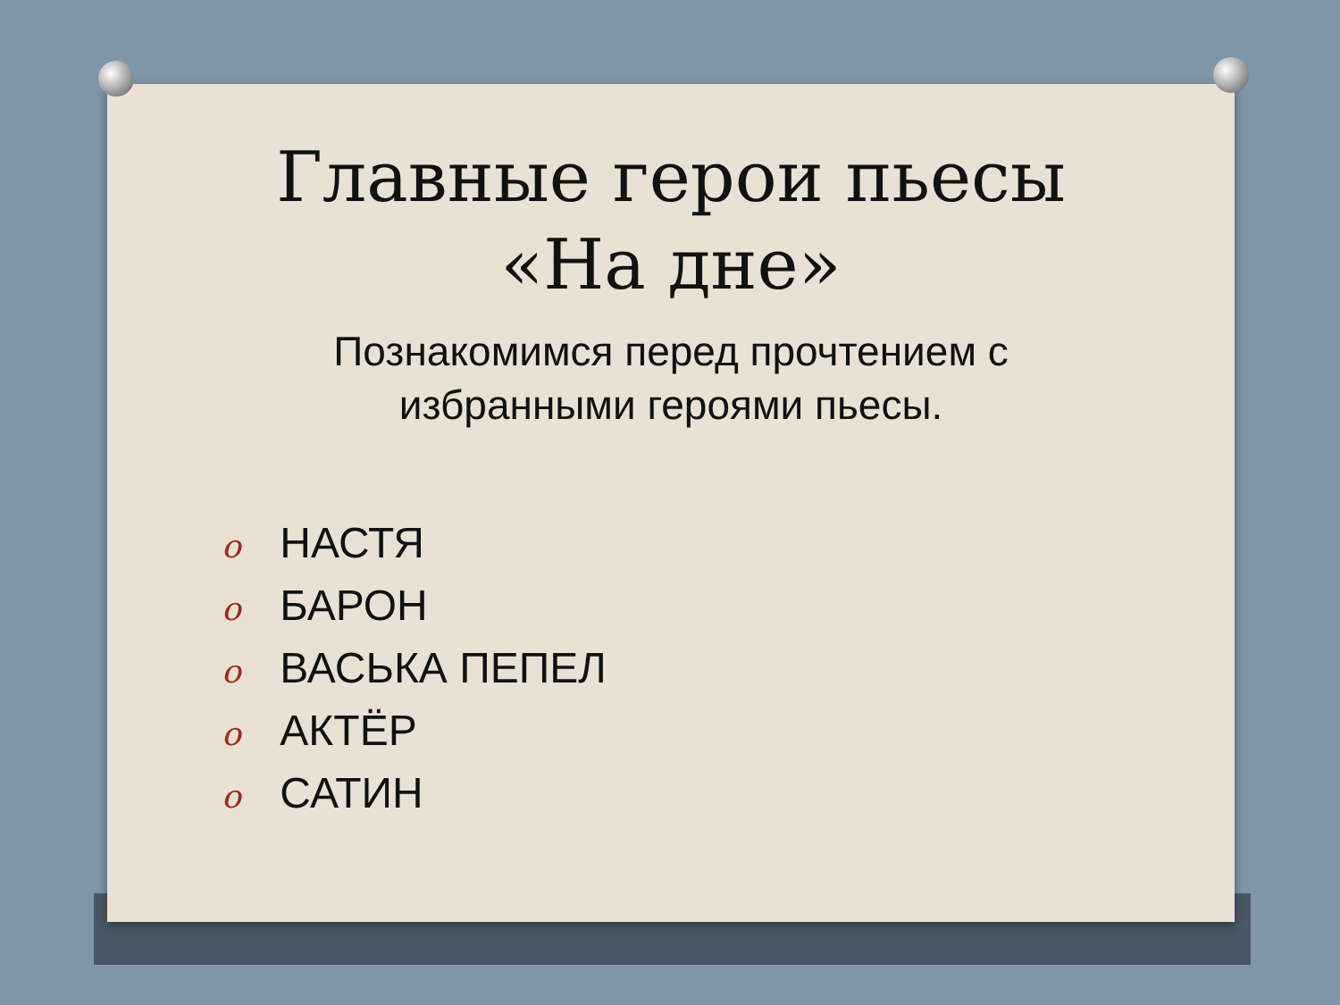Главные герои пьесы «На дне»
Познакомимся перед прочтением с избранными героями пьесы.
o НАСТЯ
o БАРОН
o ВАСЬКА ПЕПЕЛ
o АКТЁР
o САТИН